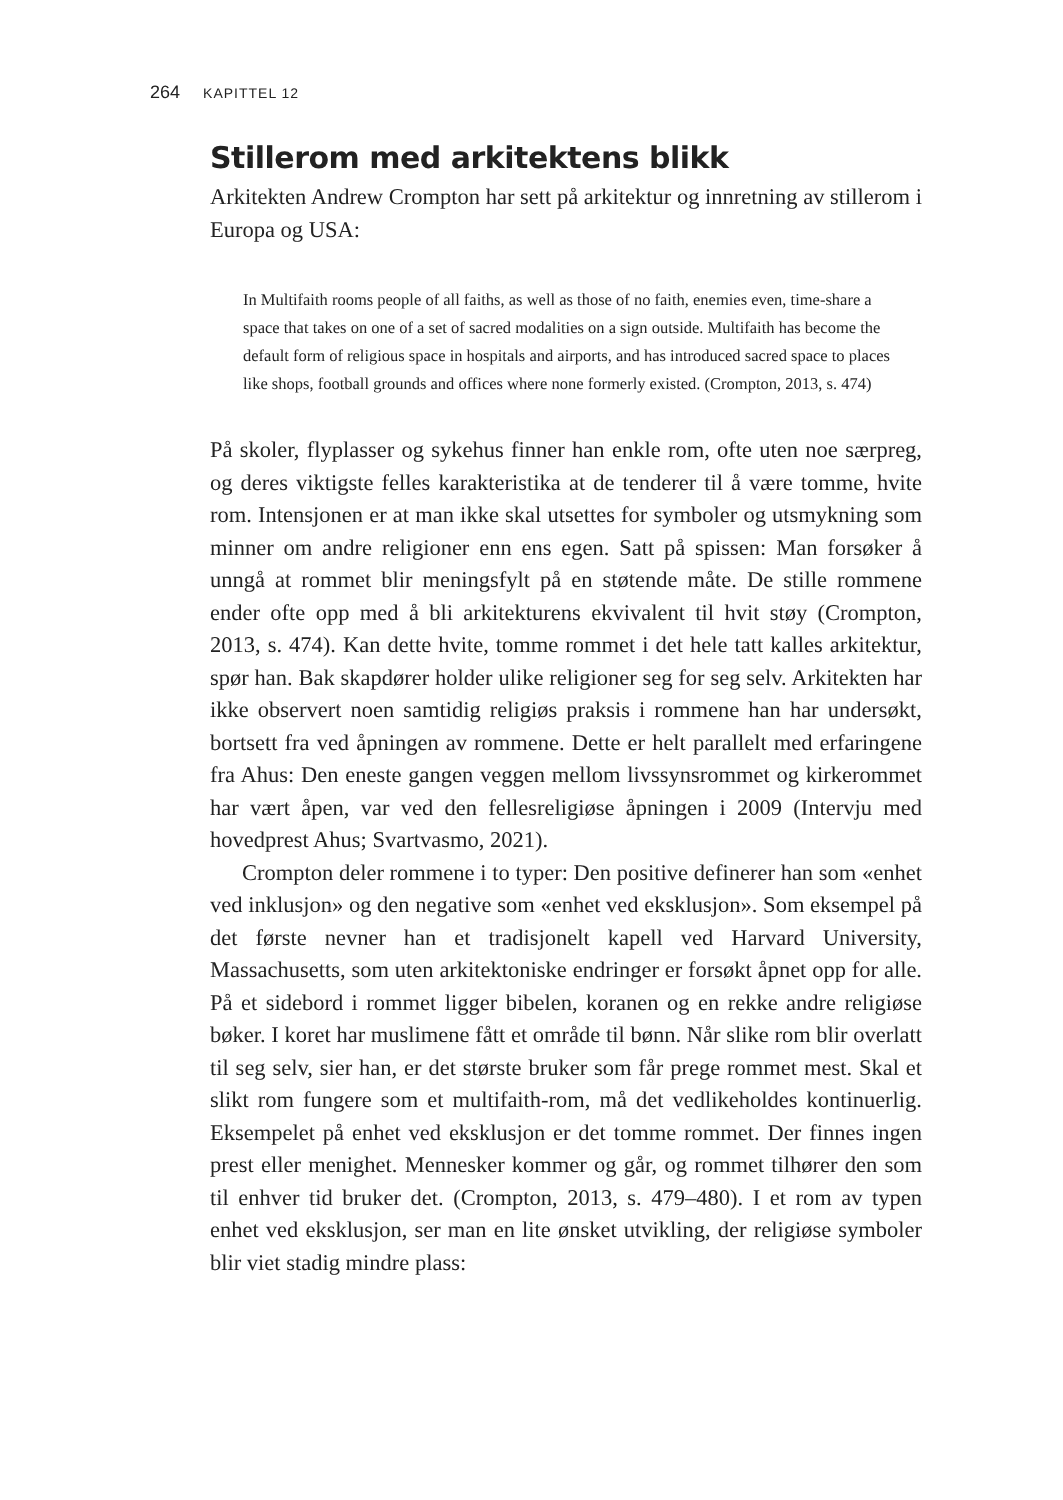264 KAPITTEL 12
Stillerom med arkitektens blikk
Arkitekten Andrew Crompton har sett på arkitektur og innretning av stillerom i Europa og USA:
In Multifaith rooms people of all faiths, as well as those of no faith, enemies even, time-share a space that takes on one of a set of sacred modalities on a sign outside. Multifaith has become the default form of religious space in hospitals and airports, and has introduced sacred space to places like shops, football grounds and offices where none formerly existed. (Crompton, 2013, s. 474)
På skoler, flyplasser og sykehus finner han enkle rom, ofte uten noe særpreg, og deres viktigste felles karakteristika at de tenderer til å være tomme, hvite rom. Intensjonen er at man ikke skal utsettes for symboler og utsmykning som minner om andre religioner enn ens egen. Satt på spissen: Man forsøker å unngå at rommet blir meningsfylt på en støtende måte. De stille rommene ender ofte opp med å bli arkitekturens ekvivalent til hvit støy (Crompton, 2013, s. 474). Kan dette hvite, tomme rommet i det hele tatt kalles arkitektur, spør han. Bak skapdører holder ulike religioner seg for seg selv. Arkitekten har ikke observert noen samtidig religiøs praksis i rommene han har undersøkt, bortsett fra ved åpningen av rommene. Dette er helt parallelt med erfaringene fra Ahus: Den eneste gangen veggen mellom livssynsrommet og kirkerommet har vært åpen, var ved den fellesreligiøse åpningen i 2009 (Intervju med hovedprest Ahus; Svartvasmo, 2021).
Crompton deler rommene i to typer: Den positive definerer han som «enhet ved inklusjon» og den negative som «enhet ved eksklusjon». Som eksempel på det første nevner han et tradisjonelt kapell ved Harvard University, Massachusetts, som uten arkitektoniske endringer er forsøkt åpnet opp for alle. På et sidebord i rommet ligger bibelen, koranen og en rekke andre religiøse bøker. I koret har muslimene fått et område til bønn. Når slike rom blir overlatt til seg selv, sier han, er det største bruker som får prege rommet mest. Skal et slikt rom fungere som et multifaith-rom, må det vedlikeholdes kontinuerlig. Eksempelet på enhet ved eksklusjon er det tomme rommet. Der finnes ingen prest eller menighet. Mennesker kommer og går, og rommet tilhører den som til enhver tid bruker det. (Crompton, 2013, s. 479–480). I et rom av typen enhet ved eksklusjon, ser man en lite ønsket utvikling, der religiøse symboler blir viet stadig mindre plass: